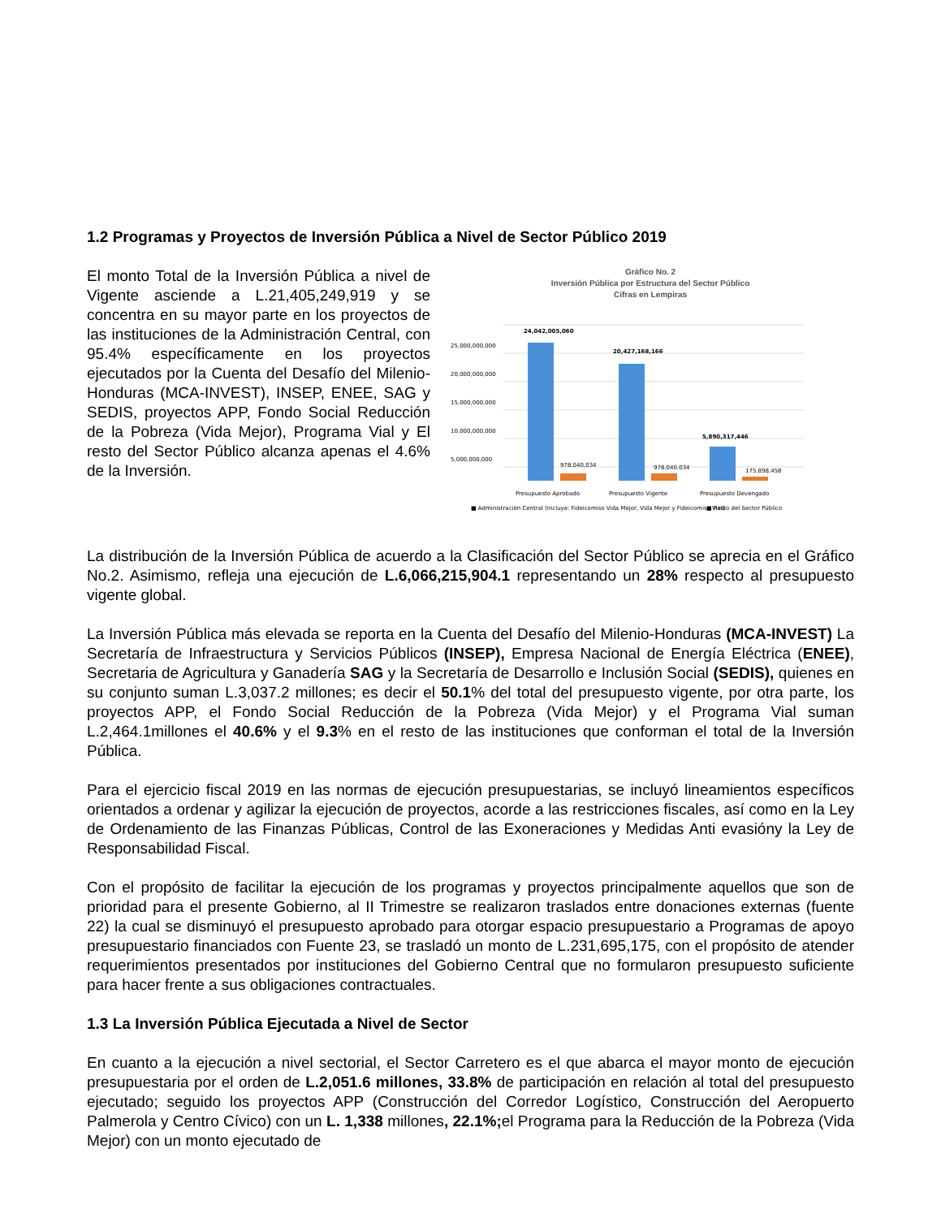1.2 Programas y Proyectos de Inversión Pública a Nivel de Sector Público 2019
El monto Total de la Inversión Pública a nivel de Vigente asciende a L.21,405,249,919 y se concentra en su mayor parte en los proyectos de las instituciones de la Administración Central, con 95.4% específicamente en los proyectos ejecutados por la Cuenta del Desafío del Milenio-Honduras (MCA-INVEST), INSEP, ENEE, SAG y SEDIS, proyectos APP, Fondo Social Reducción de la Pobreza (Vida Mejor), Programa Vial y El resto del Sector Público alcanza apenas el 4.6% de la Inversión.
Gráfico No. 2
Inversión Pública por Estructura del Sector Público
Cifras en Lempiras
25,000,000,000
20,000,000,000
15,000,000,000
10,000,000,000
5,000,000,000
24,042,005,060
20,427,168,166
5,890,317,446
978,040,034
978,040,034
175,898,458
Presupuesto Aprobado
Presupuesto Vigente
Presupuesto Devengado
■ Administración Central (Incluye: Fideicomiso Vida Mejor, Vida Mejor y Fideicomiso Vial)
■ Resto del Sector Público
La distribución de la Inversión Pública de acuerdo a la Clasificación del Sector Público se aprecia en el Gráfico No.2. Asimismo, refleja una ejecución de L.6,066,215,904.1 representando un 28% respecto al presupuesto vigente global.
La Inversión Pública más elevada se reporta en la Cuenta del Desafío del Milenio-Honduras (MCA-INVEST) La Secretaría de Infraestructura y Servicios Públicos (INSEP), Empresa Nacional de Energía Eléctrica (ENEE), Secretaria de Agricultura y Ganadería SAG y la Secretaría de Desarrollo e Inclusión Social (SEDIS), quienes en su conjunto suman L.3,037.2 millones; es decir el 50.1% del total del presupuesto vigente, por otra parte, los proyectos APP, el Fondo Social Reducción de la Pobreza (Vida Mejor) y el Programa Vial suman L.2,464.1millones el 40.6% y el 9.3% en el resto de las instituciones que conforman el total de la Inversión Pública.
Para el ejercicio fiscal 2019 en las normas de ejecución presupuestarias, se incluyó lineamientos específicos orientados a ordenar y agilizar la ejecución de proyectos, acorde a las restricciones fiscales, así como en la Ley de Ordenamiento de las Finanzas Públicas, Control de las Exoneraciones y Medidas Anti evasióny la Ley de Responsabilidad Fiscal.
Con el propósito de facilitar la ejecución de los programas y proyectos principalmente aquellos que son de prioridad para el presente Gobierno, al II Trimestre se realizaron traslados entre donaciones externas (fuente 22) la cual se disminuyó el presupuesto aprobado para otorgar espacio presupuestario a Programas de apoyo presupuestario financiados con Fuente 23, se trasladó un monto de L.231,695,175, con el propósito de atender requerimientos presentados por instituciones del Gobierno Central que no formularon presupuesto suficiente para hacer frente a sus obligaciones contractuales.
1.3 La Inversión Pública Ejecutada a Nivel de Sector
En cuanto a la ejecución a nivel sectorial, el Sector Carretero es el que abarca el mayor monto de ejecución presupuestaria por el orden de L.2,051.6 millones, 33.8% de participación en relación al total del presupuesto ejecutado; seguido los proyectos APP (Construcción del Corredor Logístico, Construcción del Aeropuerto Palmerola y Centro Cívico) con un L. 1,338 millones, 22.1%; el Programa para la Reducción de la Pobreza (Vida Mejor) con un monto ejecutado de